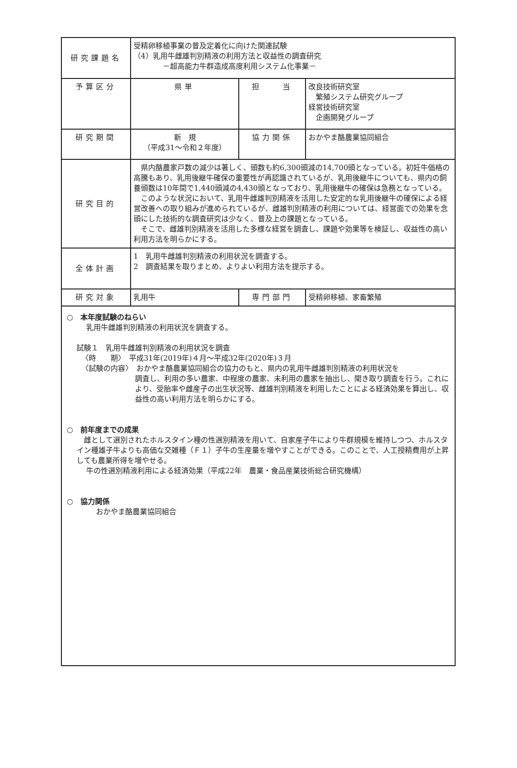| 研究課題名 | 受精卵移植事業の普及定着化に向けた関連試験 （4）乳用牛雌雄判別精液の利用方法と収益性の調査研究 －超高能力牛群造成高度利用システム化事業－ | | |
| 予算区分 | 県単 | 担 当 | 改良技術研究室 繁殖システム研究グループ 経営技術研究室 企画開発グループ |
| 研究期間 | 新 規 （平成31～令和２年度） | 協力関係 | おかやま酪農業協同組合 |
| 研究目的 | 県内酪農家戸数の減少は著しく、頭数も約6,300頭減の14,700頭となっている。初妊牛価格の高騰もあり、乳用後継牛確保の重要性が再認識されているが、乳用後継牛についても、県内の飼養頭数は10年間で1,440頭減の4,430頭となっており、乳用後継牛の確保は急務となっている。 このような状況において、乳用牛雌雄判別精液を活用した安定的な乳用後継牛の確保による経営改善への取り組みが進められているが、雌雄判別精液の利用については、経営面での効果を念頭にした技術的な調査研究は少なく、普及上の課題となっている。 そこで、雌雄判別精液を活用した多様な経営を調査し、課題や効果等を検証し、収益性の高い利用方法を明らかにする。 | | |
| 全体計画 | 1 乳用牛雌雄判別精液の利用状況を調査する。 2 調査結果を取りまとめ、よりよい利用方法を提示する。 | | |
| 研究対象 | 乳用牛 | 専門部門 | 受精卵移植、家畜繁殖 |
○　本年度試験のねらい
乳用牛雌雄判別精液の利用状況を調査する。
試験１　乳用牛雌雄判別精液の利用状況を調査
〈時　　期〉　平成31年(2019年)４月～平成32年(2020年)３月
〈試験の内容〉　おかやま酪農業協同組合の協力のもと、県内の乳用牛雌雄判別精液の利用状況を
調査し、利用の多い農家、中程度の農家、未利用の農家を抽出し、聞き取り調査を行う。これにより、受胎率や雌産子の出生状況等、雌雄判別精液を利用したことによる経済効果を算出し、収益性の高い利用方法を明らかにする。
○　前年度までの成果
　雌として選別されたホルスタイン種の性選別精液を用いて、自家産子牛により牛群規模を維持しつつ、ホルスタイン種雄子牛よりも高価な交雑種（Ｆ１）子牛の生産量を増やすことができる。このことで、人工授精費用が上昇しても農業所得を増やせる。
牛の性選別精液利用による経済効果（平成22年　農業・食品産業技術総合研究機構）
○　協力関係
おかやま酪農業協同組合